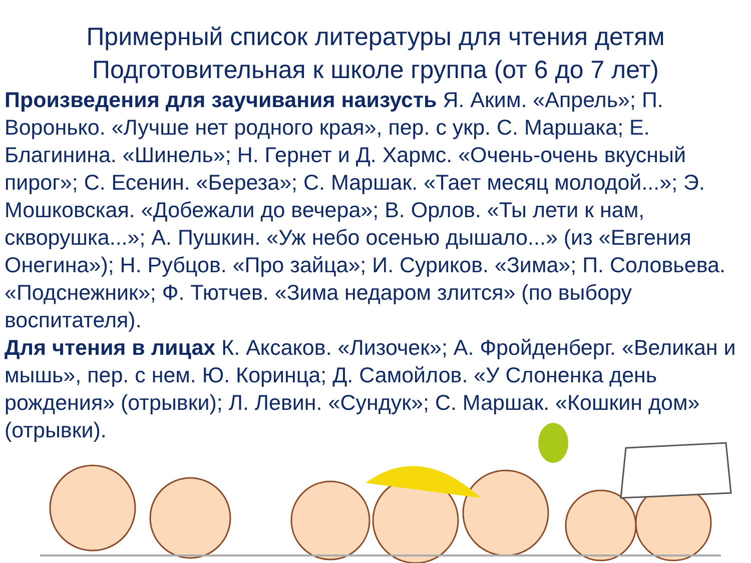Примерный список литературы для чтения детям
Подготовительная к школе группа (от 6 до 7 лет)
Произведения для заучивания наизусть Я. Аким. «Апрель»; П. Воронько. «Лучше нет родного края», пер. с укр. С. Маршака; Е. Благинина. «Шинель»; Н. Гернет и Д. Хармс. «Очень-очень вкусный пирог»; С. Есенин. «Береза»; С. Маршак. «Тает месяц молодой...»; Э. Мошковская. «Добежали до вечера»; В. Орлов. «Ты лети к нам, скворушка...»; А. Пушкин. «Уж небо осенью дышало...» (из «Евгения Онегина»); Н. Рубцов. «Про зайца»; И. Суриков. «Зима»; П. Соловьева. «Подснежник»; Ф. Тютчев. «Зима недаром злится» (по выбору воспитателя).
Для чтения в лицах К. Аксаков. «Лизочек»; А. Фройденберг. «Великан и мышь», пер. с нем. Ю. Коринца; Д. Самойлов. «У Слоненка день рождения» (отрывки); Л. Левин. «Сундук»; С. Маршак. «Кошкин дом» (отрывки).